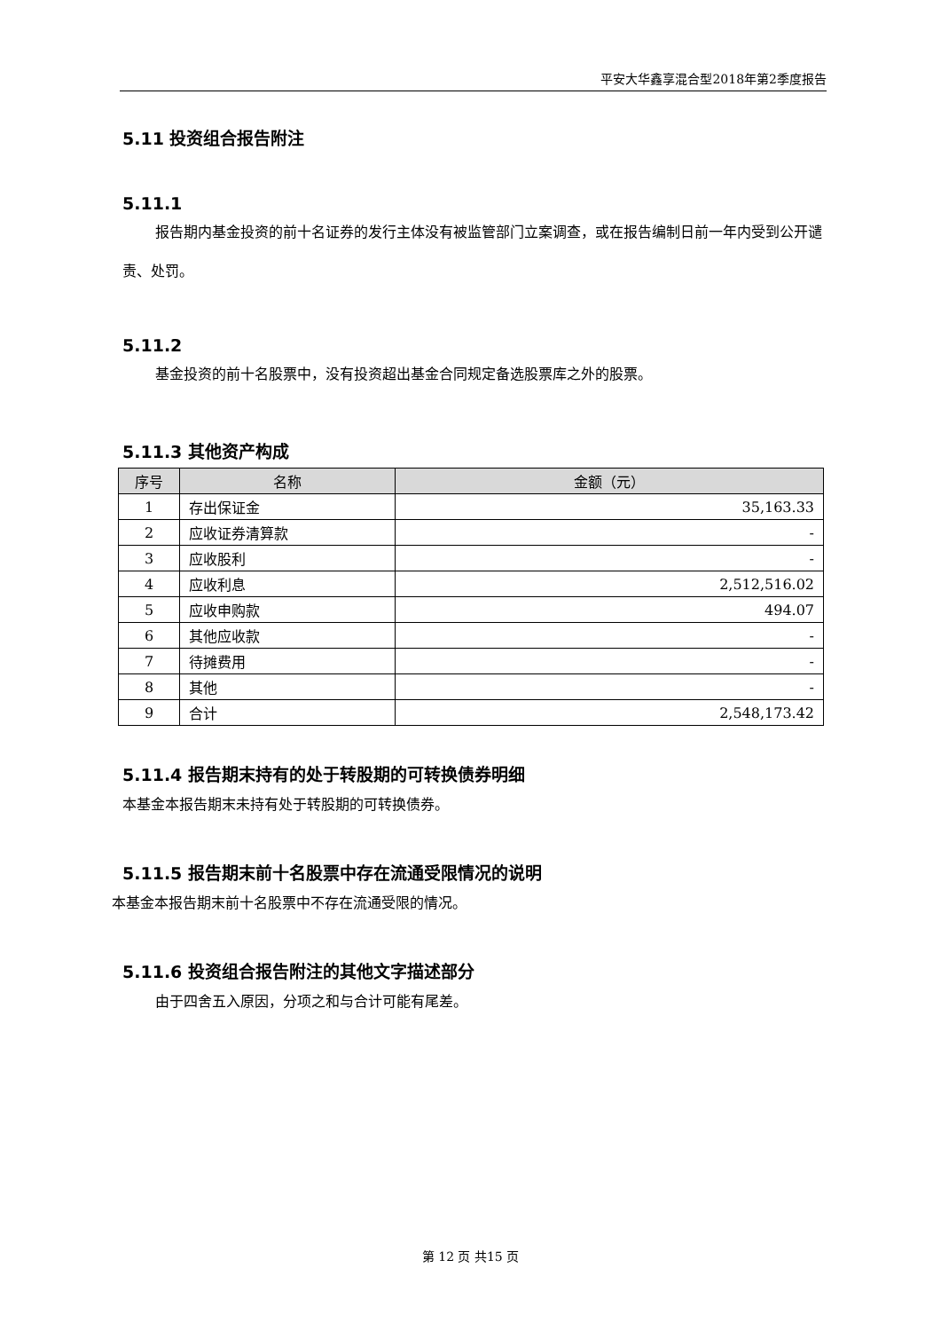平安大华鑫享混合型2018年第2季度报告
5.11 投资组合报告附注
5.11.1
报告期内基金投资的前十名证券的发行主体没有被监管部门立案调查，或在报告编制日前一年内受到公开谴责、处罚。
5.11.2
基金投资的前十名股票中，没有投资超出基金合同规定备选股票库之外的股票。
5.11.3 其他资产构成
| 序号 | 名称 | 金额（元） |
| --- | --- | --- |
| 1 | 存出保证金 | 35,163.33 |
| 2 | 应收证券清算款 | - |
| 3 | 应收股利 | - |
| 4 | 应收利息 | 2,512,516.02 |
| 5 | 应收申购款 | 494.07 |
| 6 | 其他应收款 | - |
| 7 | 待摊费用 | - |
| 8 | 其他 | - |
| 9 | 合计 | 2,548,173.42 |
5.11.4 报告期末持有的处于转股期的可转换债券明细
本基金本报告期末未持有处于转股期的可转换债券。
5.11.5 报告期末前十名股票中存在流通受限情况的说明
本基金本报告期末前十名股票中不存在流通受限的情况。
5.11.6 投资组合报告附注的其他文字描述部分
由于四舍五入原因，分项之和与合计可能有尾差。
第 12 页 共15 页